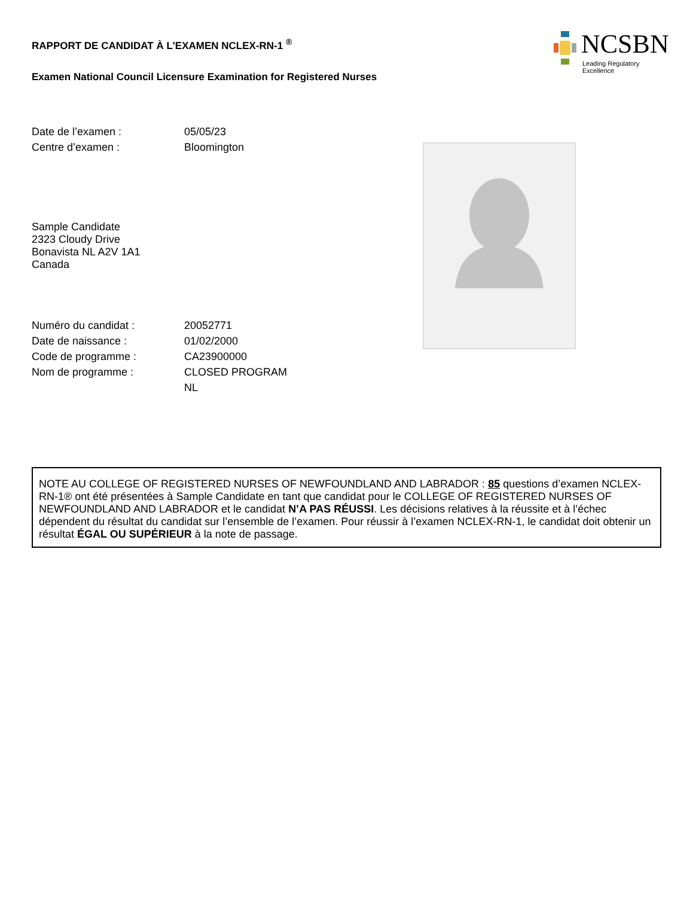NCSBN
Leading Regulatory Excellence
RAPPORT DE CANDIDAT À L'EXAMEN NCLEX-RN-1 <sup>®</sup>
Examen National Council Licensure Examination for Registered Nurses
Date de l’examen : 05/05/23
Centre d’examen : Bloomington
Sample Candidate
2323 Cloudy Drive
Bonavista NL A2V 1A1
Canada
Numéro du candidat : 20052771
Date de naissance : 01/02/2000
Code de programme : CA23900000
Nom de programme : CLOSED PROGRAM
NL
NOTE AU COLLEGE OF REGISTERED NURSES OF NEWFOUNDLAND AND LABRADOR : 85 questions d’examen NCLEX-RN-1® ont été présentées à Sample Candidate en tant que candidat pour le COLLEGE OF REGISTERED NURSES OF NEWFOUNDLAND AND LABRADOR et le candidat N’A PAS RÉUSSI. Les décisions relatives à la réussite et à l’échec dépendent du résultat du candidat sur l’ensemble de l’examen. Pour réussir à l’examen NCLEX-RN-1, le candidat doit obtenir un résultat ÉGAL OU SUPÉRIEUR à la note de passage.